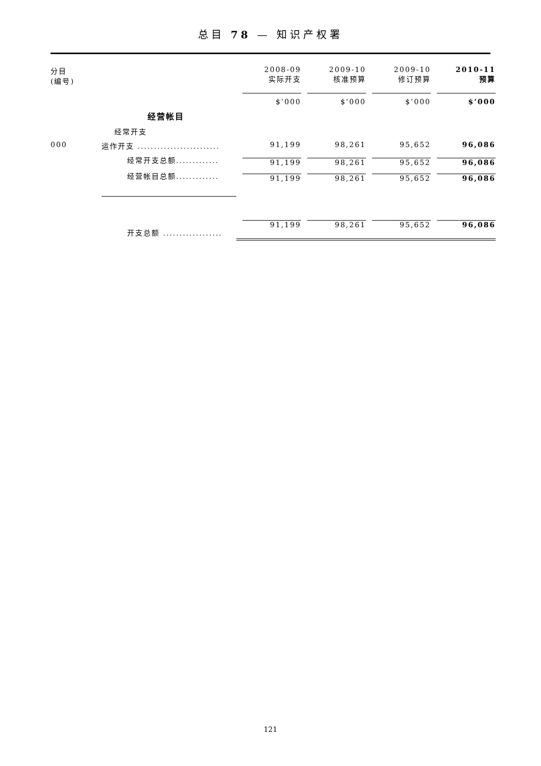总目 78 — 知识产权署
| 分目 (编号) | | 2008-09 实际开支 | 2009-10 核准预算 | 2009-10 修订预算 | 2010-11 预算 |
| --- | --- | --- | --- | --- | --- |
| | | $’000 | $’000 | $’000 | $’000 |
| | 经营帐目 | | | | |
| | 经常开支 | | | | |
| 000 | 运作开支 ......................... | 91,199 | 98,261 | 95,652 | 96,086 |
| | 经常开支总额............. | 91,199 | 98,261 | 95,652 | 96,086 |
| | 经营帐目总额............. | 91,199 | 98,261 | 95,652 | 96,086 |
| | 开支总额 .................. | 91,199 | 98,261 | 95,652 | 96,086 |
121